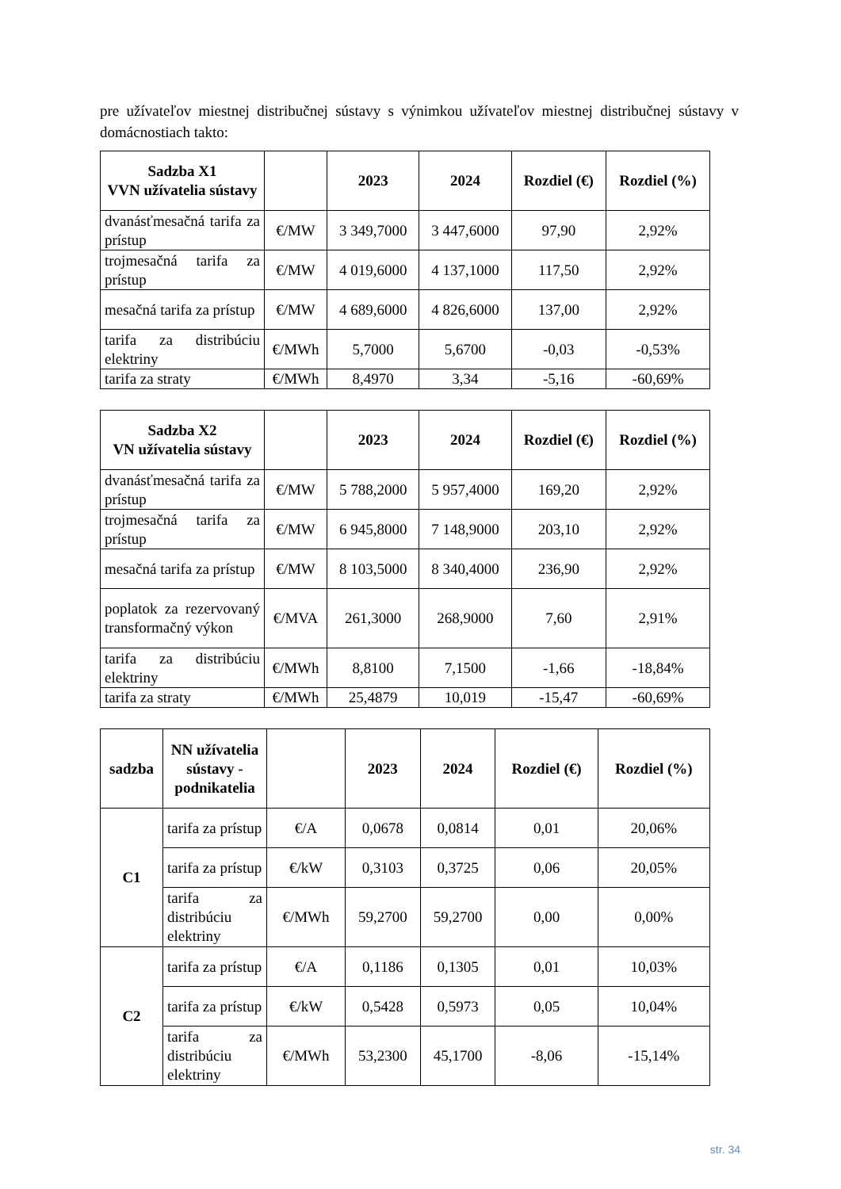pre užívateľov miestnej distribučnej sústavy s výnimkou užívateľov miestnej distribučnej sústavy v domácnostiach takto:
| Sadzba X1 VVN užívatelia sústavy | | 2023 | 2024 | Rozdiel (€) | Rozdiel (%) |
| --- | --- | --- | --- | --- | --- |
| dvanásťmesačná tarifa za prístup | €/MW | 3 349,7000 | 3 447,6000 | 97,90 | 2,92% |
| trojmesačná tarifa za prístup | €/MW | 4 019,6000 | 4 137,1000 | 117,50 | 2,92% |
| mesačná tarifa za prístup | €/MW | 4 689,6000 | 4 826,6000 | 137,00 | 2,92% |
| tarifa za distribúciu elektriny | €/MWh | 5,7000 | 5,6700 | -0,03 | -0,53% |
| tarifa za straty | €/MWh | 8,4970 | 3,34 | -5,16 | -60,69% |
| Sadzba X2 VN užívatelia sústavy | | 2023 | 2024 | Rozdiel (€) | Rozdiel (%) |
| --- | --- | --- | --- | --- | --- |
| dvanásťmesačná tarifa za prístup | €/MW | 5 788,2000 | 5 957,4000 | 169,20 | 2,92% |
| trojmesačná tarifa za prístup | €/MW | 6 945,8000 | 7 148,9000 | 203,10 | 2,92% |
| mesačná tarifa za prístup | €/MW | 8 103,5000 | 8 340,4000 | 236,90 | 2,92% |
| poplatok za rezervovaný transformačný výkon | €/MVA | 261,3000 | 268,9000 | 7,60 | 2,91% |
| tarifa za distribúciu elektriny | €/MWh | 8,8100 | 7,1500 | -1,66 | -18,84% |
| tarifa za straty | €/MWh | 25,4879 | 10,019 | -15,47 | -60,69% |
| sadzba | NN užívatelia sústavy - podnikatelia | | 2023 | 2024 | Rozdiel (€) | Rozdiel (%) |
| --- | --- | --- | --- | --- | --- | --- |
| C1 | tarifa za prístup | €/A | 0,0678 | 0,0814 | 0,01 | 20,06% |
| | tarifa za prístup | €/kW | 0,3103 | 0,3725 | 0,06 | 20,05% |
| | tarifa za distribúciu elektriny | €/MWh | 59,2700 | 59,2700 | 0,00 | 0,00% |
| C2 | tarifa za prístup | €/A | 0,1186 | 0,1305 | 0,01 | 10,03% |
| | tarifa za prístup | €/kW | 0,5428 | 0,5973 | 0,05 | 10,04% |
| | tarifa za distribúciu elektriny | €/MWh | 53,2300 | 45,1700 | -8,06 | -15,14% |
str. 34